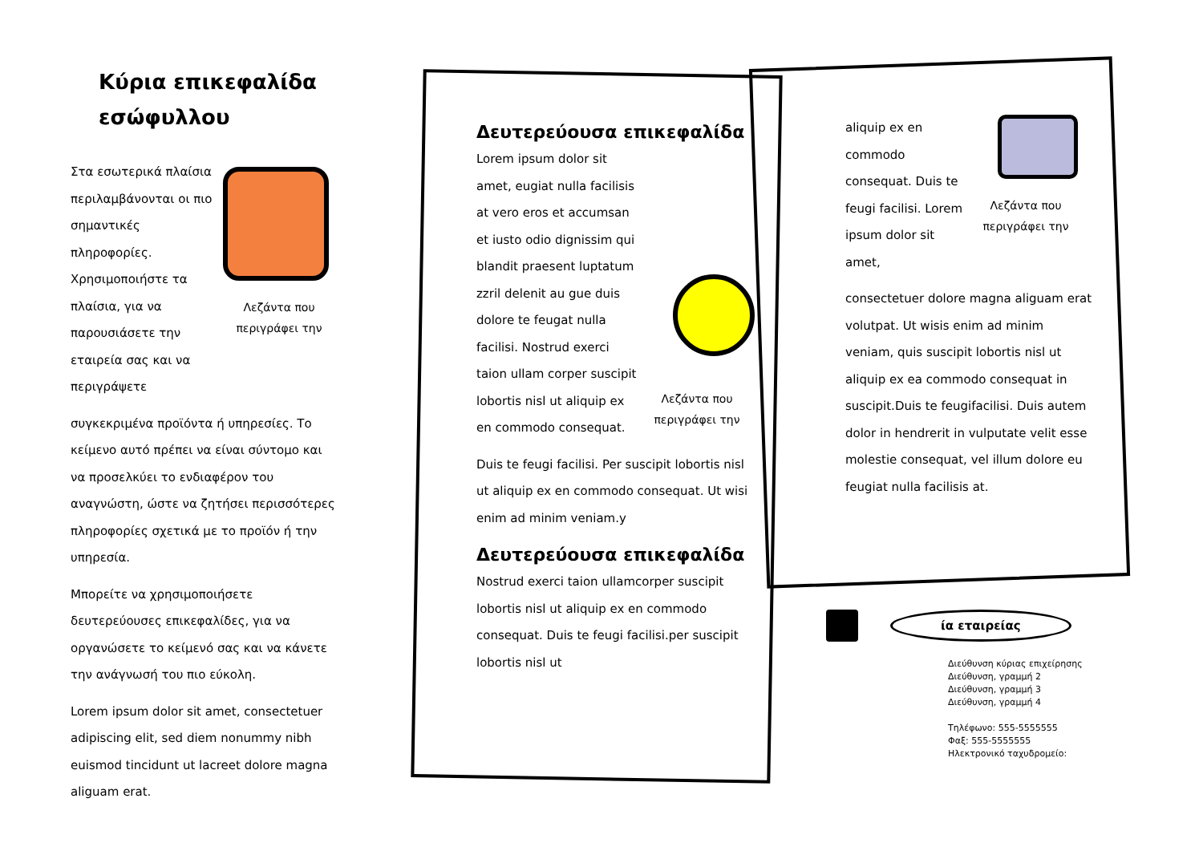Κύρια επικεφαλίδα εσώφυλλου
Στα εσωτερικά πλαίσια περιλαμβάνονται οι πιο σημαντικές πληροφορίες. Χρησιμοποιήστε τα πλαίσια, για να παρουσιάσετε την εταιρεία σας και να περιγράψετε
Λεζάντα που περιγράφει την
συγκεκριμένα προϊόντα ή υπηρεσίες. Το κείμενο αυτό πρέπει να είναι σύντομο και να προσελκύει το ενδιαφέρον του αναγνώστη, ώστε να ζητήσει περισσότερες πληροφορίες σχετικά με το προϊόν ή την υπηρεσία.
Μπορείτε να χρησιμοποιήσετε δευτερεύουσες επικεφαλίδες, για να οργανώσετε το κείμενό σας και να κάνετε την ανάγνωσή του πιο εύκολη.
Lorem ipsum dolor sit amet, consectetuer adipiscing elit, sed diem nonummy nibh euismod tincidunt ut lacreet dolore magna aliguam erat.
Δευτερεύουσα επικεφαλίδα
Lorem ipsum dolor sit amet, eugiat nulla facilisis at vero eros et accumsan et iusto odio dignissim qui blandit praesent luptatum zzril delenit au gue duis dolore te feugat nulla facilisi. Nostrud exerci taion ullam corper suscipit lobortis nisl ut aliquip ex en commodo consequat.
Λεζάντα που περιγράφει την
Duis te feugi facilisi. Per suscipit lobortis nisl ut aliquip ex en commodo consequat. Ut wisi enim ad minim veniam.y
Δευτερεύουσα επικεφαλίδα
Nostrud exerci taion ullamcorper suscipit lobortis nisl ut aliquip ex en commodo consequat. Duis te feugi facilisi.per suscipit lobortis nisl ut
aliquip ex en commodo consequat. Duis te feugi facilisi. Lorem ipsum dolor sit amet,
Λεζάντα που περιγράφει την
consectetuer dolore magna aliguam erat volutpat. Ut wisis enim ad minim veniam, quis suscipit lobortis nisl ut aliquip ex ea commodo consequat in suscipit.Duis te feugifacilisi. Duis autem dolor in hendrerit in vulputate velit esse molestie consequat, vel illum dolore eu feugiat nulla facilisis at.
ία εταιρείας
Διεύθυνση κύριας επιχείρησης
Διεύθυνση, γραμμή 2
Διεύθυνση, γραμμή 3
Διεύθυνση, γραμμή 4
Τηλέφωνο: 555-5555555
Φαξ: 555-5555555
Ηλεκτρονικό ταχυδρομείο: